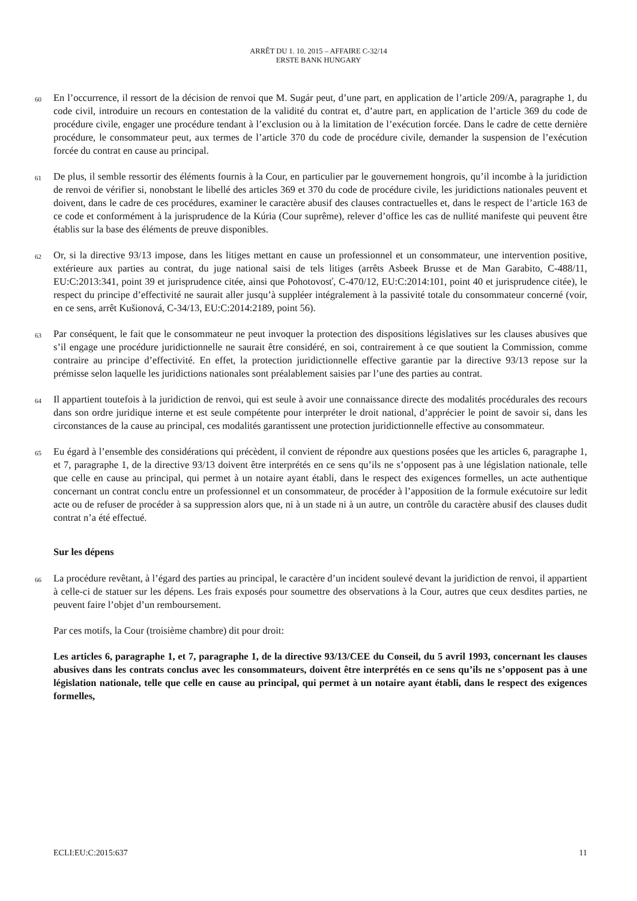ARRÊT DU 1. 10. 2015 – AFFAIRE C-32/14
ERSTE BANK HUNGARY
60
En l’occurrence, il ressort de la décision de renvoi que M. Sugár peut, d’une part, en application de l’article 209/A, paragraphe 1, du code civil, introduire un recours en contestation de la validité du contrat et, d’autre part, en application de l’article 369 du code de procédure civile, engager une procédure tendant à l’exclusion ou à la limitation de l’exécution forcée. Dans le cadre de cette dernière procédure, le consommateur peut, aux termes de l’article 370 du code de procédure civile, demander la suspension de l’exécution forcée du contrat en cause au principal.
61
De plus, il semble ressortir des éléments fournis à la Cour, en particulier par le gouvernement hongrois, qu’il incombe à la juridiction de renvoi de vérifier si, nonobstant le libellé des articles 369 et 370 du code de procédure civile, les juridictions nationales peuvent et doivent, dans le cadre de ces procédures, examiner le caractère abusif des clauses contractuelles et, dans le respect de l’article 163 de ce code et conformément à la jurisprudence de la Kúria (Cour suprême), relever d’office les cas de nullité manifeste qui peuvent être établis sur la base des éléments de preuve disponibles.
62
Or, si la directive 93/13 impose, dans les litiges mettant en cause un professionnel et un consommateur, une intervention positive, extérieure aux parties au contrat, du juge national saisi de tels litiges (arrêts Asbeek Brusse et de Man Garabito, C-488/11, EU:C:2013:341, point 39 et jurisprudence citée, ainsi que Pohotovosť, C-470/12, EU:C:2014:101, point 40 et jurisprudence citée), le respect du principe d’effectivité ne saurait aller jusqu’à suppléer intégralement à la passivité totale du consommateur concerné (voir, en ce sens, arrêt Kušionová, C-34/13, EU:C:2014:2189, point 56).
63
Par conséquent, le fait que le consommateur ne peut invoquer la protection des dispositions législatives sur les clauses abusives que s’il engage une procédure juridictionnelle ne saurait être considéré, en soi, contrairement à ce que soutient la Commission, comme contraire au principe d’effectivité. En effet, la protection juridictionnelle effective garantie par la directive 93/13 repose sur la prémisse selon laquelle les juridictions nationales sont préalablement saisies par l’une des parties au contrat.
64
Il appartient toutefois à la juridiction de renvoi, qui est seule à avoir une connaissance directe des modalités procédurales des recours dans son ordre juridique interne et est seule compétente pour interpréter le droit national, d’apprécier le point de savoir si, dans les circonstances de la cause au principal, ces modalités garantissent une protection juridictionnelle effective au consommateur.
65
Eu égard à l’ensemble des considérations qui précèdent, il convient de répondre aux questions posées que les articles 6, paragraphe 1, et 7, paragraphe 1, de la directive 93/13 doivent être interprétés en ce sens qu’ils ne s’opposent pas à une législation nationale, telle que celle en cause au principal, qui permet à un notaire ayant établi, dans le respect des exigences formelles, un acte authentique concernant un contrat conclu entre un professionnel et un consommateur, de procéder à l’apposition de la formule exécutoire sur ledit acte ou de refuser de procéder à sa suppression alors que, ni à un stade ni à un autre, un contrôle du caractère abusif des clauses dudit contrat n’a été effectué.
Sur les dépens
66
La procédure revêtant, à l’égard des parties au principal, le caractère d’un incident soulevé devant la juridiction de renvoi, il appartient à celle-ci de statuer sur les dépens. Les frais exposés pour soumettre des observations à la Cour, autres que ceux desdites parties, ne peuvent faire l’objet d’un remboursement.
Par ces motifs, la Cour (troisième chambre) dit pour droit:
Les articles 6, paragraphe 1, et 7, paragraphe 1, de la directive 93/13/CEE du Conseil, du 5 avril 1993, concernant les clauses abusives dans les contrats conclus avec les consommateurs, doivent être interprétés en ce sens qu’ils ne s’opposent pas à une législation nationale, telle que celle en cause au principal, qui permet à un notaire ayant établi, dans le respect des exigences formelles,
ECLI:EU:C:2015:637 11